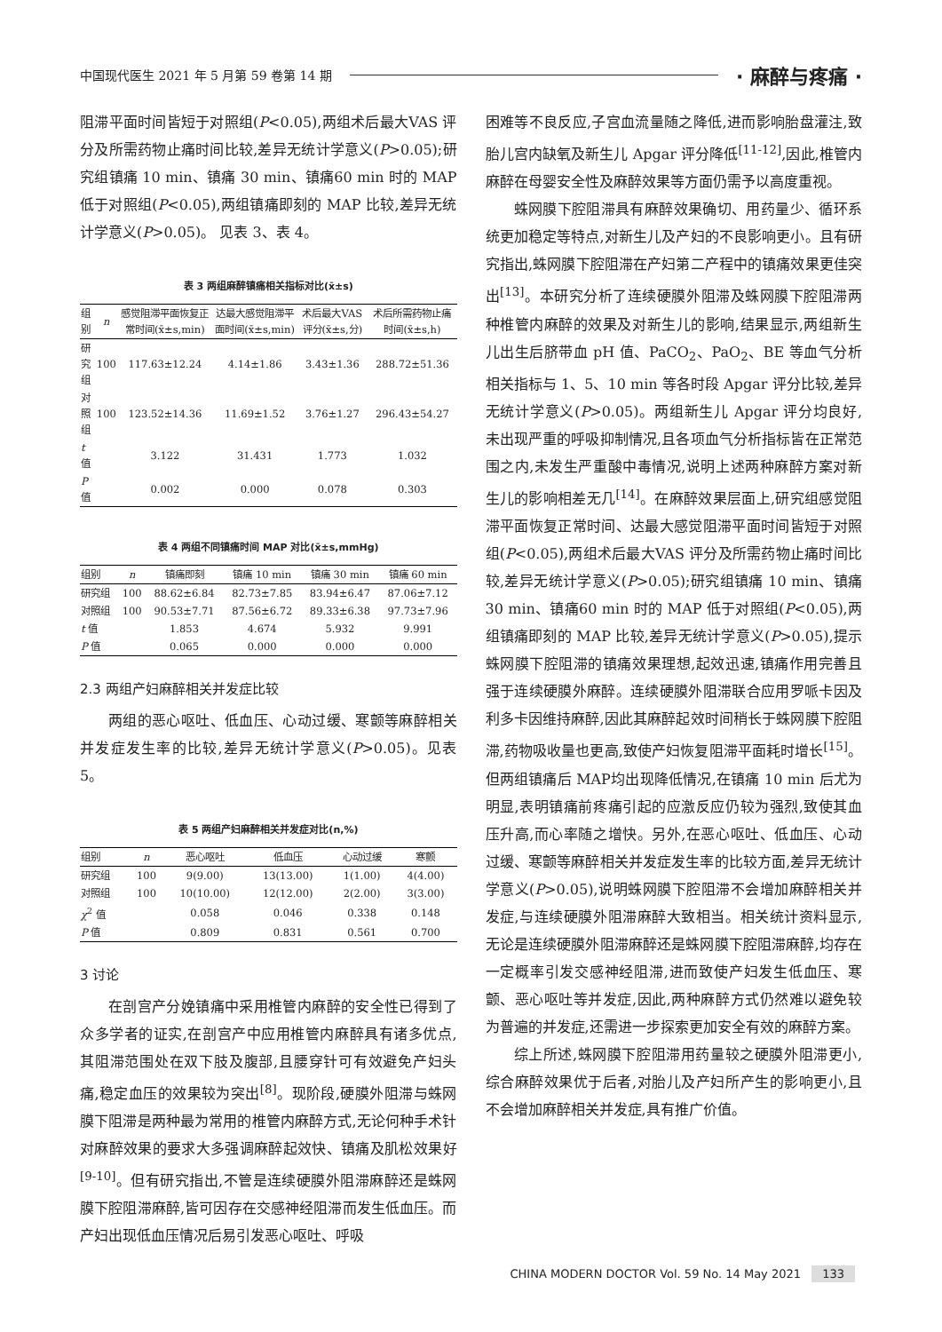中国现代医生 2021 年 5 月第 59 卷第 14 期 · 麻醉与疼痛 ·
阻滞平面时间皆短于对照组(P<0.05),两组术后最大VAS 评分及所需药物止痛时间比较,差异无统计学意义(P>0.05);研究组镇痛 10 min、镇痛 30 min、镇痛60 min 时的 MAP 低于对照组(P<0.05),两组镇痛即刻的 MAP 比较,差异无统计学意义(P>0.05)。 见表 3、表 4。
表 3 两组麻醉镇痛相关指标对比(x̄±s)
| 组别 | n | 感觉阻滞平面恢复正常时间(x̄±s,min) | 达最大感觉阻滞平面时间(x̄±s,min) | 术后最大VAS 评分(x̄±s,分) | 术后所需药物止痛时间(x̄±s,h) |
| --- | --- | --- | --- | --- | --- |
| 研究组 | 100 | 117.63±12.24 | 4.14±1.86 | 3.43±1.36 | 288.72±51.36 |
| 对照组 | 100 | 123.52±14.36 | 11.69±1.52 | 3.76±1.27 | 296.43±54.27 |
| t 值 | | 3.122 | 31.431 | 1.773 | 1.032 |
| P 值 | | 0.002 | 0.000 | 0.078 | 0.303 |
表 4 两组不同镇痛时间 MAP 对比(x̄±s,mmHg)
| 组别 | n | 镇痛即刻 | 镇痛 10 min | 镇痛 30 min | 镇痛 60 min |
| --- | --- | --- | --- | --- | --- |
| 研究组 | 100 | 88.62±6.84 | 82.73±7.85 | 83.94±6.47 | 87.06±7.12 |
| 对照组 | 100 | 90.53±7.71 | 87.56±6.72 | 89.33±6.38 | 97.73±7.96 |
| t 值 | | 1.853 | 4.674 | 5.932 | 9.991 |
| P 值 | | 0.065 | 0.000 | 0.000 | 0.000 |
2.3 两组产妇麻醉相关并发症比较
两组的恶心呕吐、低血压、心动过缓、寒颤等麻醉相关并发症发生率的比较,差异无统计学意义(P>0.05)。见表 5。
表 5 两组产妇麻醉相关并发症对比(n,%)
| 组别 | n | 恶心呕吐 | 低血压 | 心动过缓 | 寒颤 |
| --- | --- | --- | --- | --- | --- |
| 研究组 | 100 | 9(9.00) | 13(13.00) | 1(1.00) | 4(4.00) |
| 对照组 | 100 | 10(10.00) | 12(12.00) | 2(2.00) | 3(3.00) |
| χ<sup>2</sup> 值 | | 0.058 | 0.046 | 0.338 | 0.148 |
| P 值 | | 0.809 | 0.831 | 0.561 | 0.700 |
3 讨论
在剖宫产分娩镇痛中采用椎管内麻醉的安全性已得到了众多学者的证实,在剖宫产中应用椎管内麻醉具有诸多优点,其阻滞范围处在双下肢及腹部,且腰穿针可有效避免产妇头痛,稳定血压的效果较为突出<sup>[8]</sup>。现阶段,硬膜外阻滞与蛛网膜下阻滞是两种最为常用的椎管内麻醉方式,无论何种手术针对麻醉效果的要求大多强调麻醉起效快、镇痛及肌松效果好<sup>[9-10]</sup>。但有研究指出,不管是连续硬膜外阻滞麻醉还是蛛网膜下腔阻滞麻醉,皆可因存在交感神经阻滞而发生低血压。而产妇出现低血压情况后易引发恶心呕吐、呼吸
困难等不良反应,子宫血流量随之降低,进而影响胎盘灌注,致胎儿宫内缺氧及新生儿 Apgar 评分降低<sup>[11-12]</sup>,因此,椎管内麻醉在母婴安全性及麻醉效果等方面仍需予以高度重视。
蛛网膜下腔阻滞具有麻醉效果确切、用药量少、循环系统更加稳定等特点,对新生儿及产妇的不良影响更小。且有研究指出,蛛网膜下腔阻滞在产妇第二产程中的镇痛效果更佳突出<sup>[13]</sup>。本研究分析了连续硬膜外阻滞及蛛网膜下腔阻滞两种椎管内麻醉的效果及对新生儿的影响,结果显示,两组新生儿出生后脐带血 pH 值、PaCO<sub>2</sub>、PaO<sub>2</sub>、BE 等血气分析相关指标与 1、5、10 min 等各时段 Apgar 评分比较,差异无统计学意义(P>0.05)。两组新生儿 Apgar 评分均良好,未出现严重的呼吸抑制情况,且各项血气分析指标皆在正常范围之内,未发生严重酸中毒情况,说明上述两种麻醉方案对新生儿的影响相差无几<sup>[14]</sup>。在麻醉效果层面上,研究组感觉阻滞平面恢复正常时间、达最大感觉阻滞平面时间皆短于对照组(P<0.05),两组术后最大VAS 评分及所需药物止痛时间比较,差异无统计学意义(P>0.05);研究组镇痛 10 min、镇痛 30 min、镇痛60 min 时的 MAP 低于对照组(P<0.05),两组镇痛即刻的 MAP 比较,差异无统计学意义(P>0.05),提示蛛网膜下腔阻滞的镇痛效果理想,起效迅速,镇痛作用完善且强于连续硬膜外麻醉。连续硬膜外阻滞联合应用罗哌卡因及利多卡因维持麻醉,因此其麻醉起效时间稍长于蛛网膜下腔阻滞,药物吸收量也更高,致使产妇恢复阻滞平面耗时增长<sup>[15]</sup>。但两组镇痛后 MAP均出现降低情况,在镇痛 10 min 后尤为明显,表明镇痛前疼痛引起的应激反应仍较为强烈,致使其血压升高,而心率随之增快。另外,在恶心呕吐、低血压、心动过缓、寒颤等麻醉相关并发症发生率的比较方面,差异无统计学意义(P>0.05),说明蛛网膜下腔阻滞不会增加麻醉相关并发症,与连续硬膜外阻滞麻醉大致相当。相关统计资料显示,无论是连续硬膜外阻滞麻醉还是蛛网膜下腔阻滞麻醉,均存在一定概率引发交感神经阻滞,进而致使产妇发生低血压、寒颤、恶心呕吐等并发症,因此,两种麻醉方式仍然难以避免较为普遍的并发症,还需进一步探索更加安全有效的麻醉方案。
综上所述,蛛网膜下腔阻滞用药量较之硬膜外阻滞更小,综合麻醉效果优于后者,对胎儿及产妇所产生的影响更小,且不会增加麻醉相关并发症,具有推广价值。
CHINA MODERN DOCTOR Vol. 59 No. 14 May 2021 133